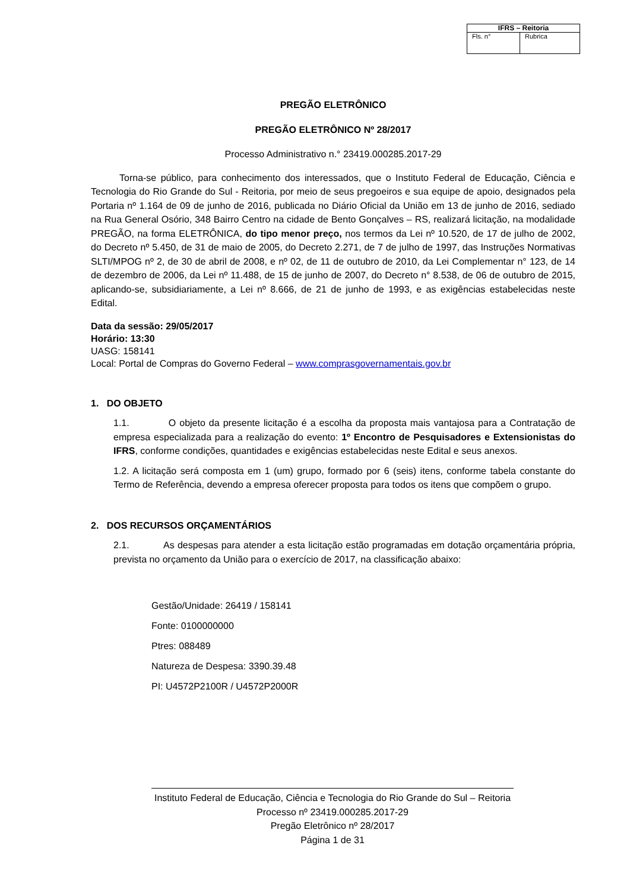| IFRS – Reitoria | |
| --- | --- |
| Fls. n° | Rubrica |
PREGÃO ELETRÔNICO
PREGÃO ELETRÔNICO Nº 28/2017
Processo Administrativo n.° 23419.000285.2017-29
Torna-se público, para conhecimento dos interessados, que o Instituto Federal de Educação, Ciência e Tecnologia do Rio Grande do Sul - Reitoria, por meio de seus pregoeiros e sua equipe de apoio, designados pela Portaria nº 1.164 de 09 de junho de 2016, publicada no Diário Oficial da União em 13 de junho de 2016, sediado na Rua General Osório, 348 Bairro Centro na cidade de Bento Gonçalves – RS, realizará licitação, na modalidade PREGÃO, na forma ELETRÔNICA, do tipo menor preço, nos termos da Lei nº 10.520, de 17 de julho de 2002, do Decreto nº 5.450, de 31 de maio de 2005, do Decreto 2.271, de 7 de julho de 1997, das Instruções Normativas SLTI/MPOG nº 2, de 30 de abril de 2008, e nº 02, de 11 de outubro de 2010, da Lei Complementar n° 123, de 14 de dezembro de 2006, da Lei nº 11.488, de 15 de junho de 2007, do Decreto n° 8.538, de 06 de outubro de 2015, aplicando-se, subsidiariamente, a Lei nº 8.666, de 21 de junho de 1993, e as exigências estabelecidas neste Edital.
Data da sessão: 29/05/2017
Horário: 13:30
UASG: 158141
Local: Portal de Compras do Governo Federal – www.comprasgovernamentais.gov.br
1. DO OBJETO
1.1. O objeto da presente licitação é a escolha da proposta mais vantajosa para a Contratação de empresa especializada para a realização do evento: 1º Encontro de Pesquisadores e Extensionistas do IFRS, conforme condições, quantidades e exigências estabelecidas neste Edital e seus anexos.
1.2. A licitação será composta em 1 (um) grupo, formado por 6 (seis) itens, conforme tabela constante do Termo de Referência, devendo a empresa oferecer proposta para todos os itens que compõem o grupo.
2. DOS RECURSOS ORÇAMENTÁRIOS
2.1. As despesas para atender a esta licitação estão programadas em dotação orçamentária própria, prevista no orçamento da União para o exercício de 2017, na classificação abaixo:
Gestão/Unidade: 26419 / 158141
Fonte: 0100000000
Ptres: 088489
Natureza de Despesa: 3390.39.48
PI: U4572P2100R / U4572P2000R
Instituto Federal de Educação, Ciência e Tecnologia do Rio Grande do Sul – Reitoria
Processo nº 23419.000285.2017-29
Pregão Eletrônico nº 28/2017
Página 1 de 31